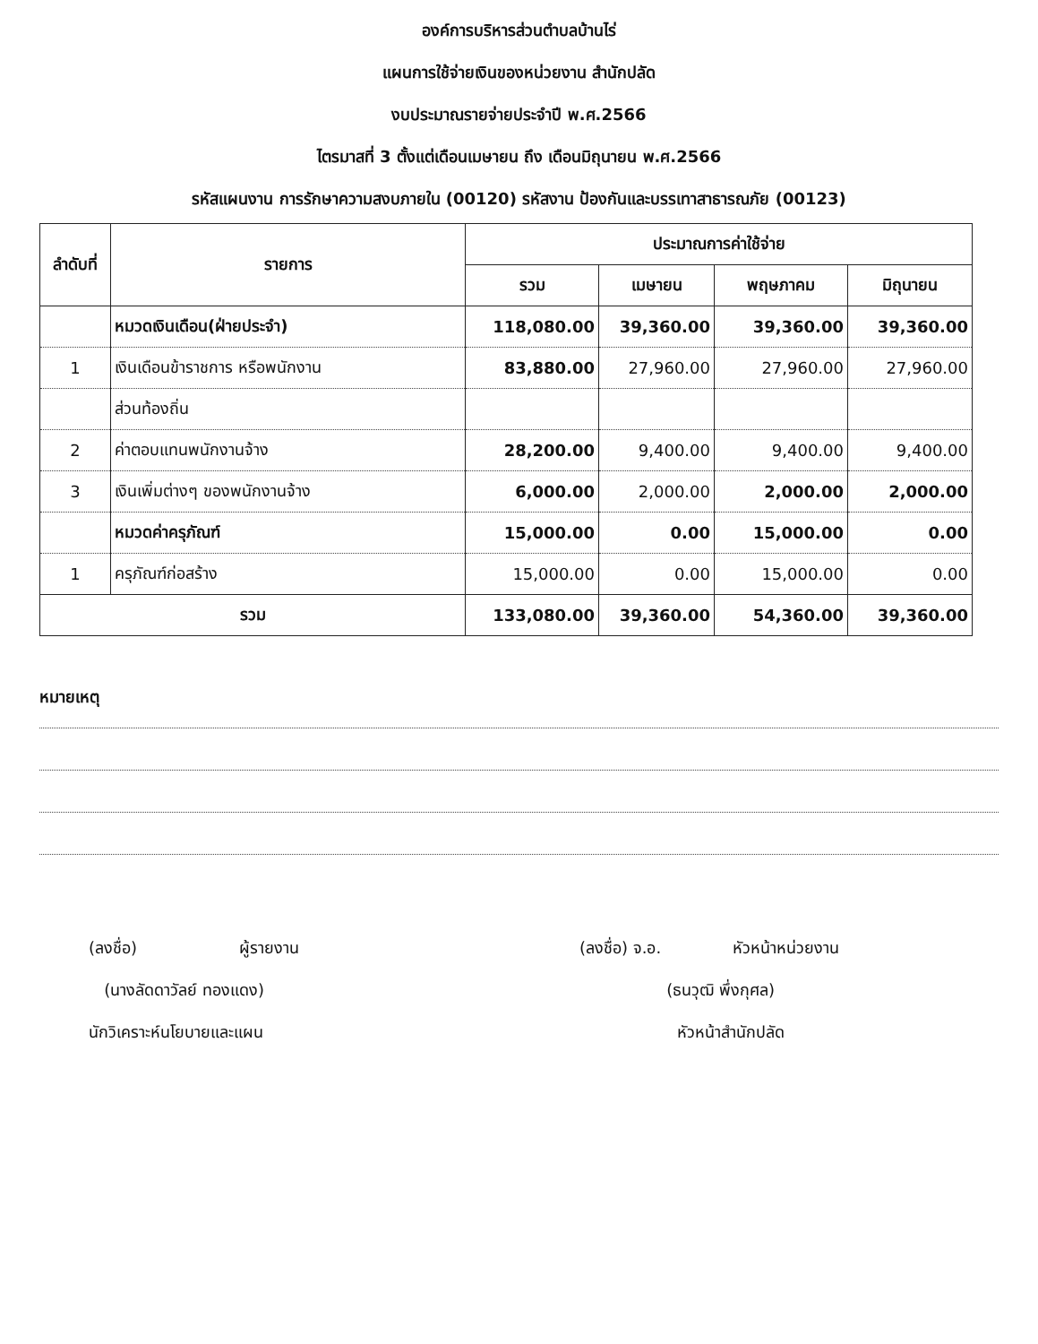องค์การบริหารส่วนตำบลบ้านไร่
แผนการใช้จ่ายเงินของหน่วยงาน สำนักปลัด
งบประมาณรายจ่ายประจำปี พ.ศ.2566
ไตรมาสที่ 3 ตั้งแต่เดือนเมษายน ถึง เดือนมิถุนายน พ.ศ.2566
รหัสแผนงาน การรักษาความสงบภายใน (00120) รหัสงาน ป้องกันและบรรเทาสาธารณภัย (00123)
| ลำดับที่ | รายการ | ประมาณการค่าใช้จ่าย | | | |
| --- | --- | --- | --- | --- | --- |
| | | รวม | เมษายน | พฤษภาคม | มิถุนายน |
| | หมวดเงินเดือน(ฝ่ายประจำ) | 118,080.00 | 39,360.00 | 39,360.00 | 39,360.00 |
| 1 | เงินเดือนข้าราชการ หรือพนักงาน | 83,880.00 | 27,960.00 | 27,960.00 | 27,960.00 |
| | ส่วนท้องถิ่น | | | | |
| 2 | ค่าตอบแทนพนักงานจ้าง | 28,200.00 | 9,400.00 | 9,400.00 | 9,400.00 |
| 3 | เงินเพิ่มต่างๆ ของพนักงานจ้าง | 6,000.00 | 2,000.00 | 2,000.00 | 2,000.00 |
| | หมวดค่าครุภัณฑ์ | 15,000.00 | 0.00 | 15,000.00 | 0.00 |
| 1 | ครุภัณฑ์ก่อสร้าง | 15,000.00 | 0.00 | 15,000.00 | 0.00 |
| รวม | | 133,080.00 | 39,360.00 | 54,360.00 | 39,360.00 |
หมายเหตุ
(ลงชื่อ) ผู้รายงาน
(นางลัดดาวัลย์ ทองแดง)
นักวิเคราะห์นโยบายและแผน
(ลงชื่อ) จ.อ. หัวหน้าหน่วยงาน
(ธนวุฒิ พึ่งกุศล)
หัวหน้าสำนักปลัด